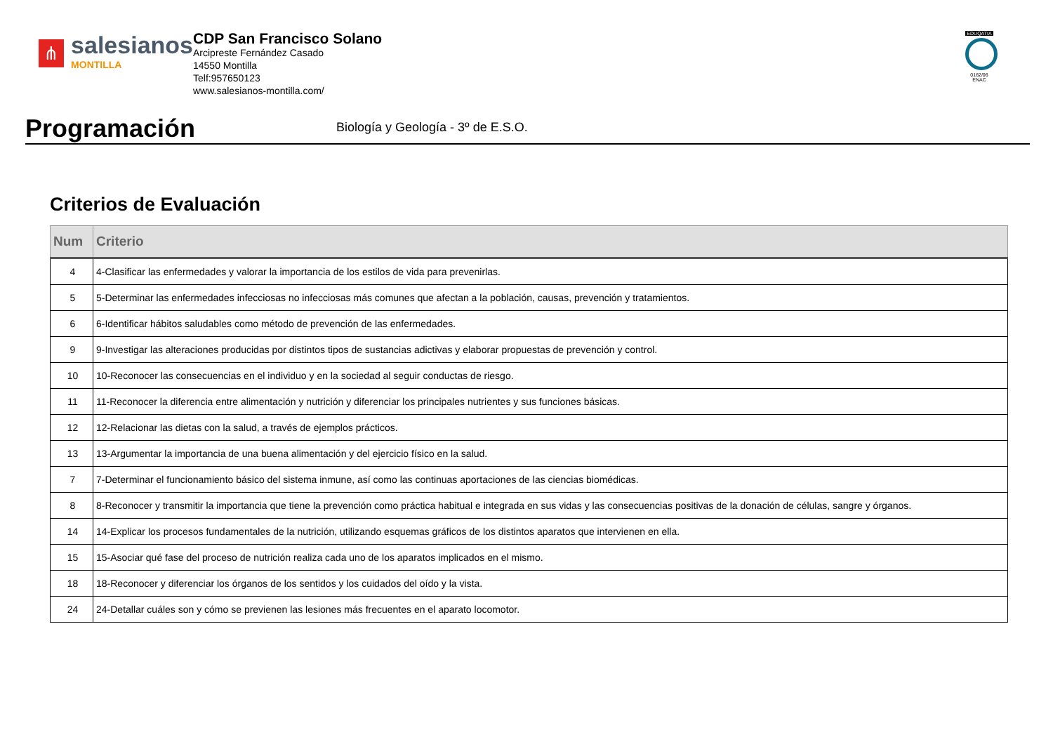⋔
salesianos
MONTILLA
CDP San Francisco Solano
Arcipreste Fernández Casado
14550 Montilla
Telf:957650123
www.salesianos-montilla.com/
EDUQATIA
0162/06
ENAC
Programación
Biología y Geología - 3º de E.S.O.
Criterios de Evaluación
| Num | Criterio |
| --- | --- |
| 4 | 4-Clasificar las enfermedades y valorar la importancia de los estilos de vida para prevenirlas. |
| 5 | 5-Determinar las enfermedades infecciosas no infecciosas más comunes que afectan a la población, causas, prevención y tratamientos. |
| 6 | 6-Identificar hábitos saludables como método de prevención de las enfermedades. |
| 9 | 9-Investigar las alteraciones producidas por distintos tipos de sustancias adictivas y elaborar propuestas de prevención y control. |
| 10 | 10-Reconocer las consecuencias en el individuo y en la sociedad al seguir conductas de riesgo. |
| 11 | 11-Reconocer la diferencia entre alimentación y nutrición y diferenciar los principales nutrientes y sus funciones básicas. |
| 12 | 12-Relacionar las dietas con la salud, a través de ejemplos prácticos. |
| 13 | 13-Argumentar la importancia de una buena alimentación y del ejercicio físico en la salud. |
| 7 | 7-Determinar el funcionamiento básico del sistema inmune, así como las continuas aportaciones de las ciencias biomédicas. |
| 8 | 8-Reconocer y transmitir la importancia que tiene la prevención como práctica habitual e integrada en sus vidas y las consecuencias positivas de la donación de células, sangre y órganos. |
| 14 | 14-Explicar los procesos fundamentales de la nutrición, utilizando esquemas gráficos de los distintos aparatos que intervienen en ella. |
| 15 | 15-Asociar qué fase del proceso de nutrición realiza cada uno de los aparatos implicados en el mismo. |
| 18 | 18-Reconocer y diferenciar los órganos de los sentidos y los cuidados del oído y la vista. |
| 24 | 24-Detallar cuáles son y cómo se previenen las lesiones más frecuentes en el aparato locomotor. |